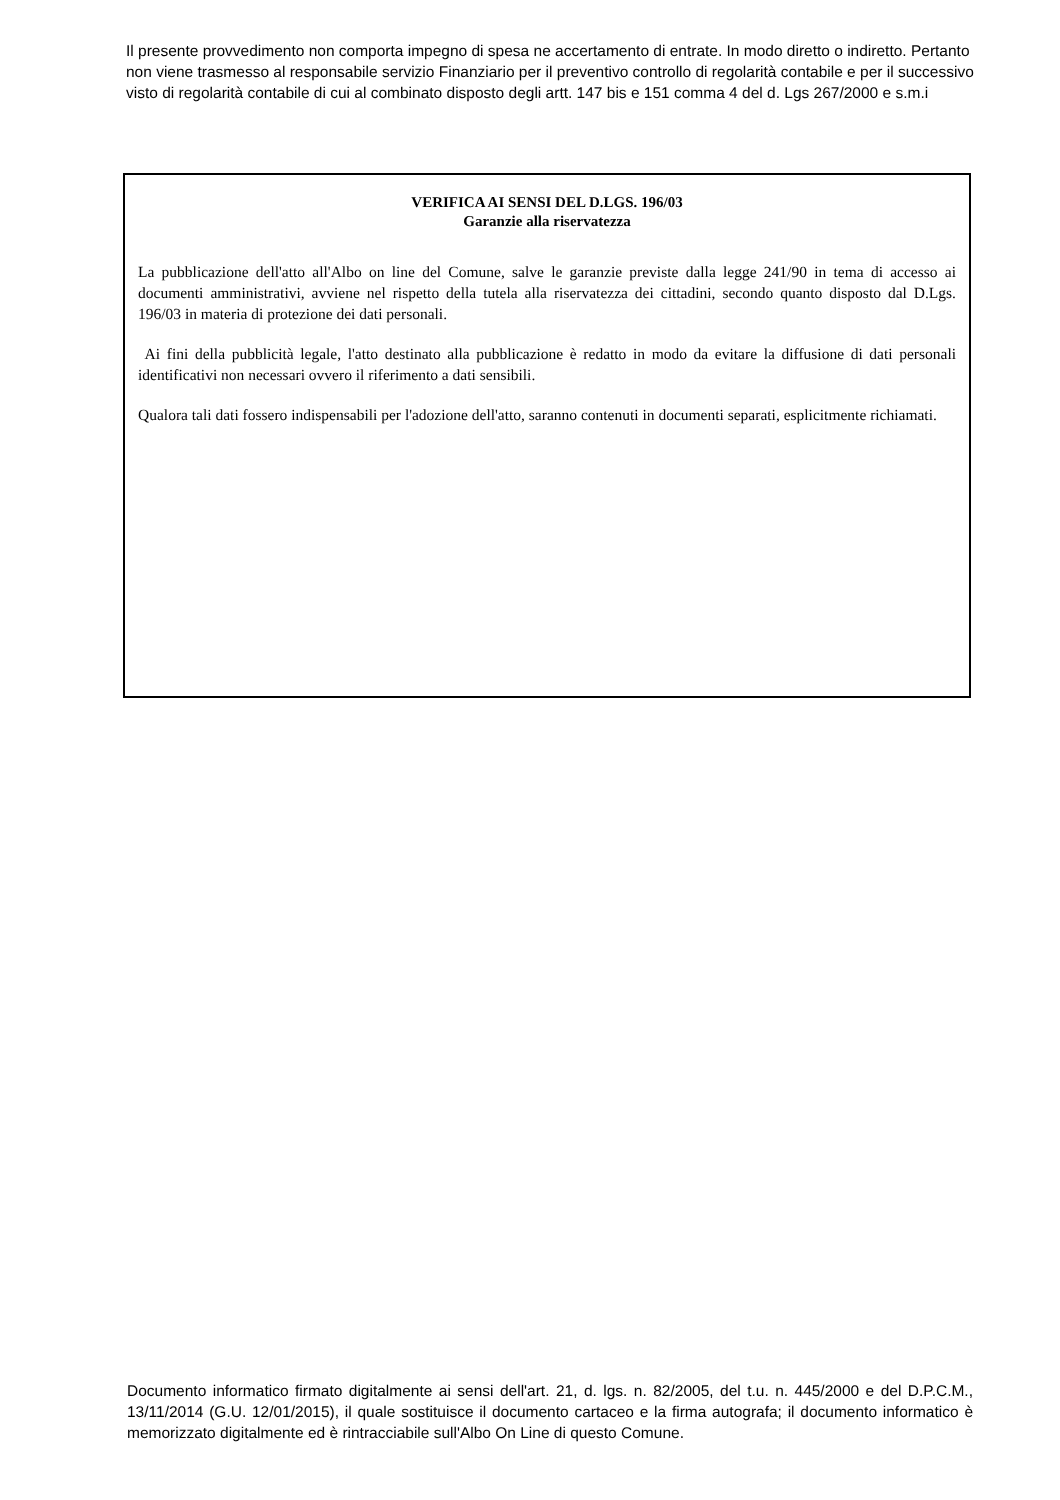Il presente provvedimento non comporta impegno di spesa ne accertamento di entrate. In modo diretto o indiretto. Pertanto non viene trasmesso al responsabile servizio Finanziario per il preventivo controllo di regolarità contabile e per il successivo visto di regolarità contabile di cui al combinato disposto degli artt. 147 bis e 151 comma 4 del d. Lgs 267/2000 e s.m.i
VERIFICA AI SENSI DEL D.LGS. 196/03
Garanzie alla riservatezza
La pubblicazione dell'atto all'Albo on line del Comune, salve le garanzie previste dalla legge 241/90 in tema di accesso ai documenti amministrativi, avviene nel rispetto della tutela alla riservatezza dei cittadini, secondo quanto disposto dal D.Lgs. 196/03 in materia di protezione dei dati personali.
Ai fini della pubblicità legale, l'atto destinato alla pubblicazione è redatto in modo da evitare la diffusione di dati personali identificativi non necessari ovvero il riferimento a dati sensibili.
Qualora tali dati fossero indispensabili per l'adozione dell'atto, saranno contenuti in documenti separati, esplicitmente richiamati.
Documento informatico firmato digitalmente ai sensi dell'art. 21, d. lgs. n. 82/2005, del t.u. n. 445/2000 e del D.P.C.M., 13/11/2014 (G.U. 12/01/2015), il quale sostituisce il documento cartaceo e la firma autografa; il documento informatico è memorizzato digitalmente ed è rintracciabile sull'Albo On Line di questo Comune.